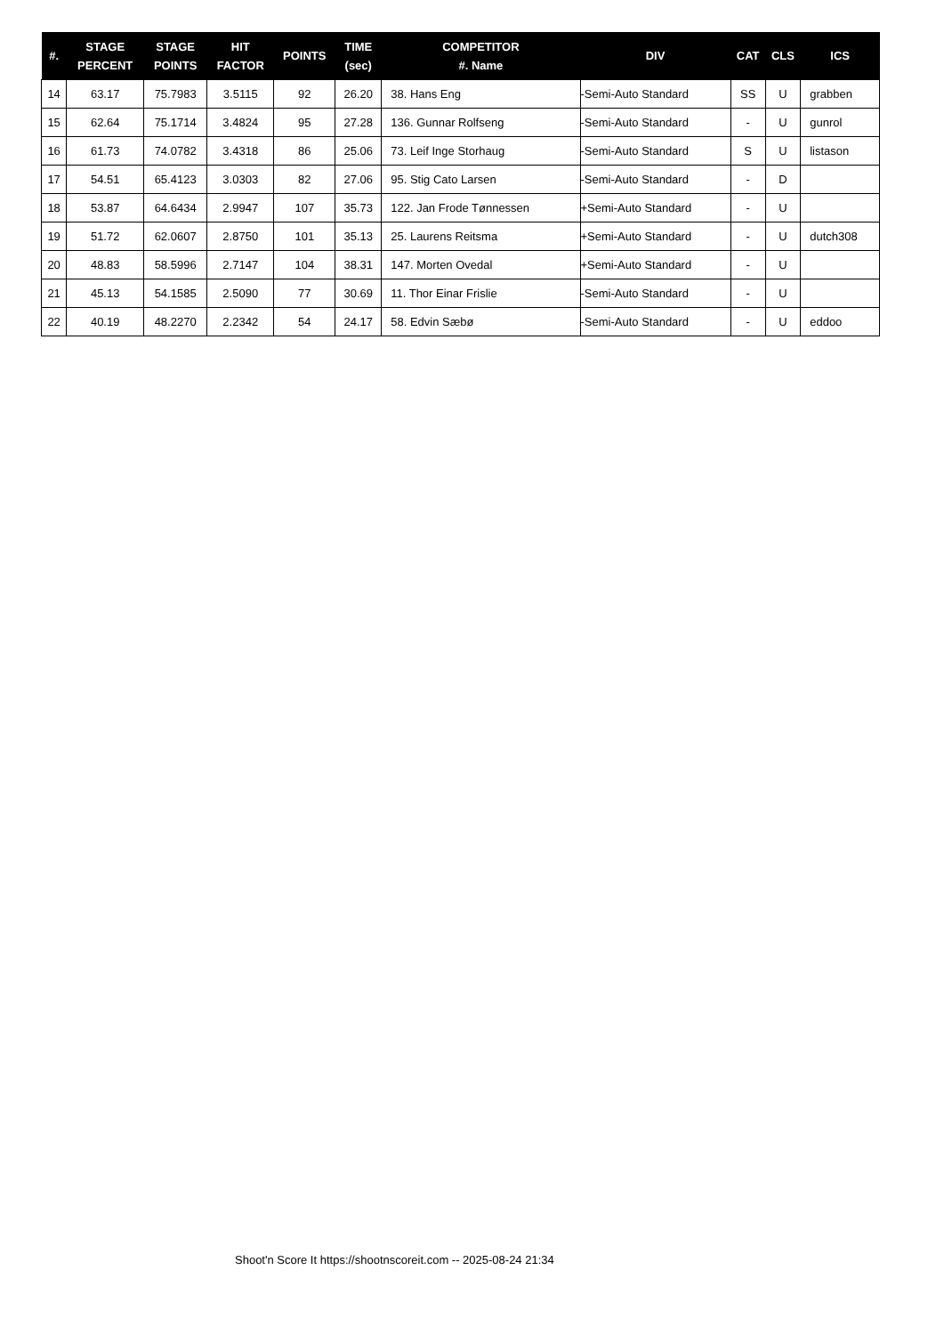| #. | STAGE PERCENT | STAGE POINTS | HIT FACTOR | POINTS | TIME (sec) | COMPETITOR #. Name | DIV | CAT | CLS | ICS |
| --- | --- | --- | --- | --- | --- | --- | --- | --- | --- | --- |
| 14 | 63.17 | 75.7983 | 3.5115 | 92 | 26.20 | 38. Hans Eng | -Semi-Auto Standard | SS | U | grabben |
| 15 | 62.64 | 75.1714 | 3.4824 | 95 | 27.28 | 136. Gunnar Rolfseng | -Semi-Auto Standard | - | U | gunrol |
| 16 | 61.73 | 74.0782 | 3.4318 | 86 | 25.06 | 73. Leif Inge Storhaug | -Semi-Auto Standard | S | U | listason |
| 17 | 54.51 | 65.4123 | 3.0303 | 82 | 27.06 | 95. Stig Cato Larsen | -Semi-Auto Standard | - | D | |
| 18 | 53.87 | 64.6434 | 2.9947 | 107 | 35.73 | 122. Jan Frode Tønnessen | +Semi-Auto Standard | - | U | |
| 19 | 51.72 | 62.0607 | 2.8750 | 101 | 35.13 | 25. Laurens Reitsma | +Semi-Auto Standard | - | U | dutch308 |
| 20 | 48.83 | 58.5996 | 2.7147 | 104 | 38.31 | 147. Morten Ovedal | +Semi-Auto Standard | - | U | |
| 21 | 45.13 | 54.1585 | 2.5090 | 77 | 30.69 | 11. Thor Einar Frislie | -Semi-Auto Standard | - | U | |
| 22 | 40.19 | 48.2270 | 2.2342 | 54 | 24.17 | 58. Edvin Sæbø | -Semi-Auto Standard | - | U | eddoo |
Shoot'n Score It https://shootnscoreit.com -- 2025-08-24 21:34